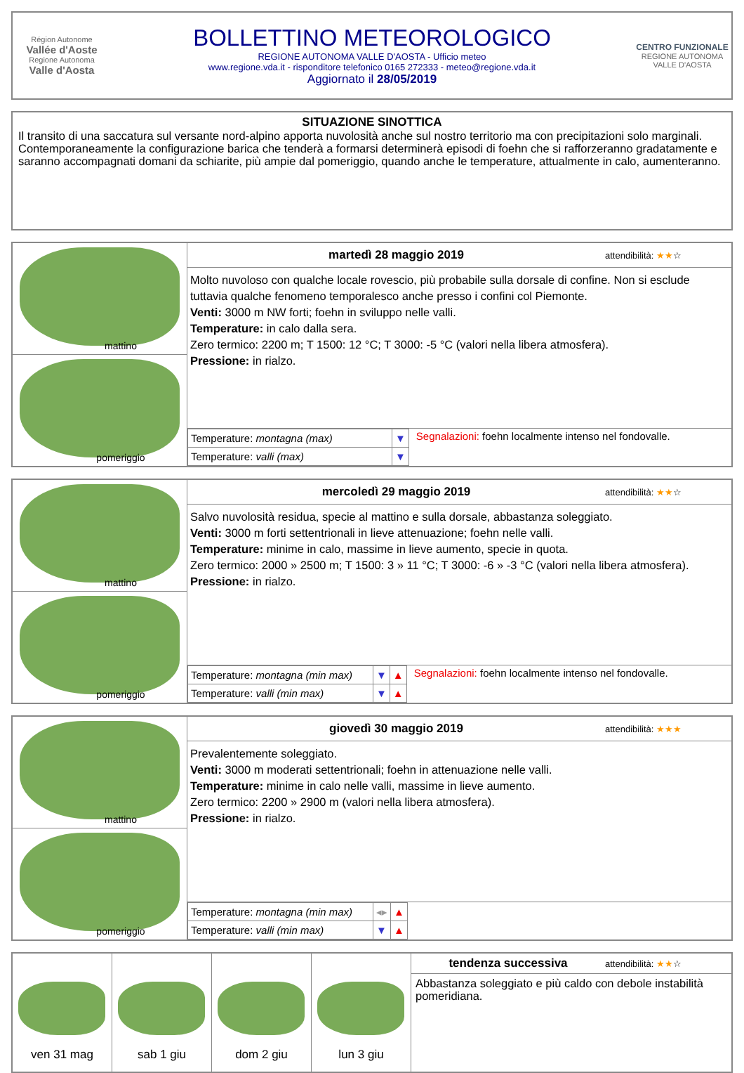Région Autonome
Vallée d'Aoste
Regione Autonoma
Valle d'Aosta
BOLLETTINO METEOROLOGICO
REGIONE AUTONOMA VALLE D'AOSTA - Ufficio meteo
www.regione.vda.it - risponditore telefonico 0165 272333 - meteo@regione.vda.it
Aggiornato il 28/05/2019
CENTRO FUNZIONALE
REGIONE AUTONOMA VALLE D'AOSTA
SITUAZIONE SINOTTICA
Il transito di una saccatura sul versante nord-alpino apporta nuvolosità anche sul nostro territorio ma con precipitazioni solo marginali. Contemporaneamente la configurazione barica che tenderà a formarsi determinerà episodi di foehn che si rafforzeranno gradatamente e saranno accompagnati domani da schiarite, più ampie dal pomeriggio, quando anche le temperature, attualmente in calo, aumenteranno.
mattino
pomeriggio
martedì 28 maggio 2019 attendibilità: ★★☆
Molto nuvoloso con qualche locale rovescio, più probabile sulla dorsale di confine. Non si esclude tuttavia qualche fenomeno temporalesco anche presso i confini col Piemonte.
Venti: 3000 m NW forti; foehn in sviluppo nelle valli.
Temperature: in calo dalla sera.
Zero termico: 2200 m; T 1500: 12 °C; T 3000: -5 °C (valori nella libera atmosfera).
Pressione: in rialzo.
| Temperature: montagna (max) | ▼ |
| Temperature: valli (max) | ▼ |
Segnalazioni: foehn localmente intenso nel fondovalle.
mattino
pomeriggio
mercoledì 29 maggio 2019 attendibilità: ★★☆
Salvo nuvolosità residua, specie al mattino e sulla dorsale, abbastanza soleggiato.
Venti: 3000 m forti settentrionali in lieve attenuazione; foehn nelle valli.
Temperature: minime in calo, massime in lieve aumento, specie in quota.
Zero termico: 2000 » 2500 m; T 1500: 3 » 11 °C; T 3000: -6 » -3 °C (valori nella libera atmosfera).
Pressione: in rialzo.
| Temperature: montagna (min max) | ▼ | ▲ |
| Temperature: valli (min max) | ▼ | ▲ |
Segnalazioni: foehn localmente intenso nel fondovalle.
mattino
pomeriggio
giovedì 30 maggio 2019 attendibilità: ★★★
Prevalentemente soleggiato.
Venti: 3000 m moderati settentrionali; foehn in attenuazione nelle valli.
Temperature: minime in calo nelle valli, massime in lieve aumento.
Zero termico: 2200 » 2900 m (valori nella libera atmosfera).
Pressione: in rialzo.
| Temperature: montagna (min max) | ◂▸ | ▲ |
| Temperature: valli (min max) | ▼ | ▲ |
ven 31 mag
sab 1 giu
dom 2 giu
lun 3 giu
tendenza successiva attendibilità: ★★☆
Abbastanza soleggiato e più caldo con debole instabilità pomeridiana.